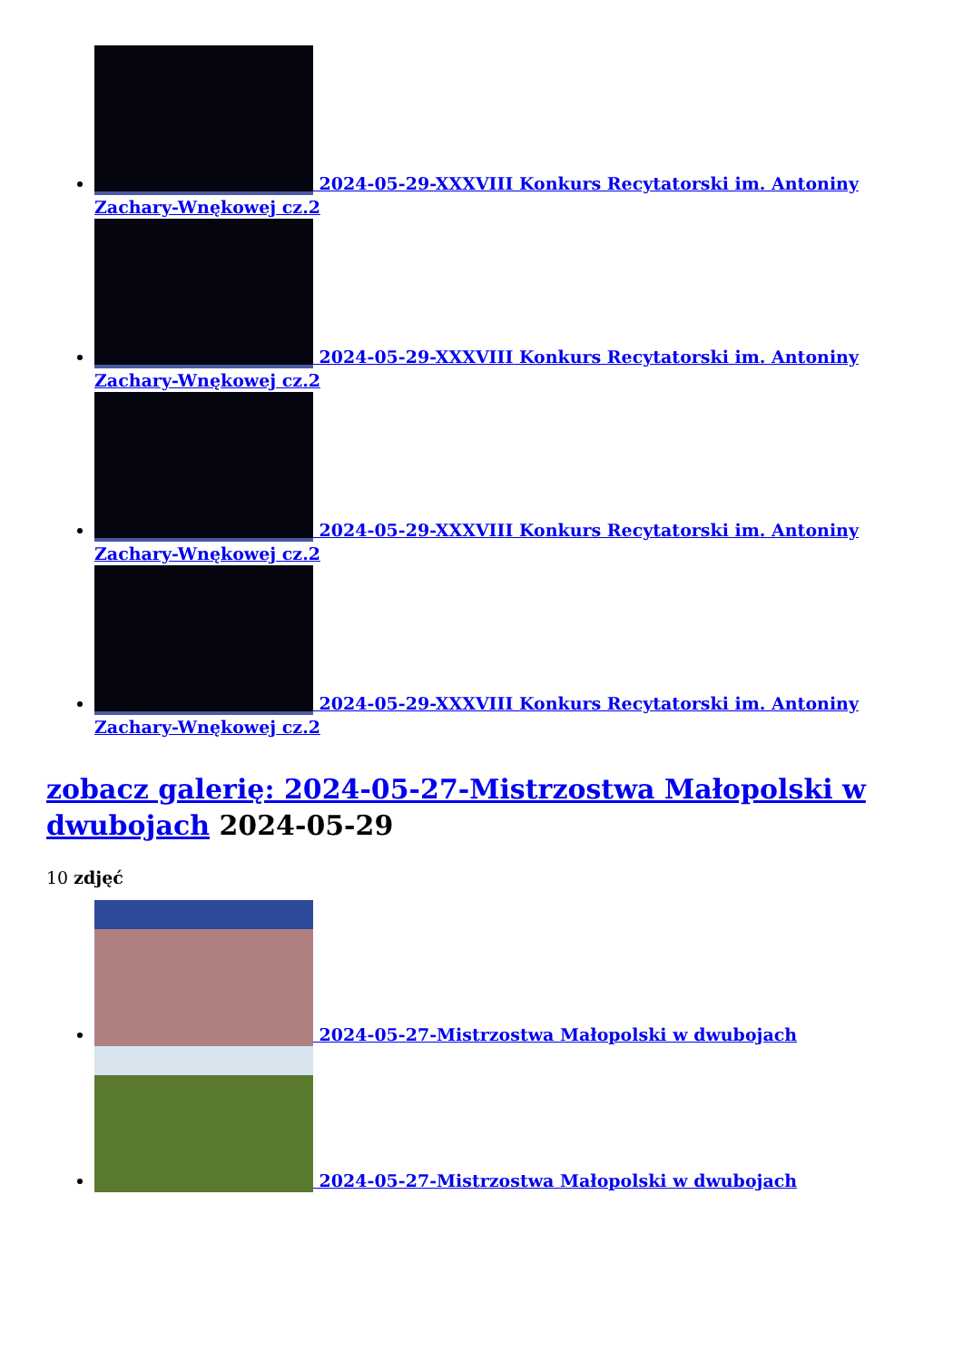2024-05-29-XXXVIII Konkurs Recytatorski im. Antoniny Zachary-Wnękowej cz.2
2024-05-29-XXXVIII Konkurs Recytatorski im. Antoniny Zachary-Wnękowej cz.2
2024-05-29-XXXVIII Konkurs Recytatorski im. Antoniny Zachary-Wnękowej cz.2
2024-05-29-XXXVIII Konkurs Recytatorski im. Antoniny Zachary-Wnękowej cz.2
zobacz galerię: 2024-05-27-Mistrzostwa Małopolski w dwubojach 2024-05-29
10 zdjęć
2024-05-27-Mistrzostwa Małopolski w dwubojach
2024-05-27-Mistrzostwa Małopolski w dwubojach